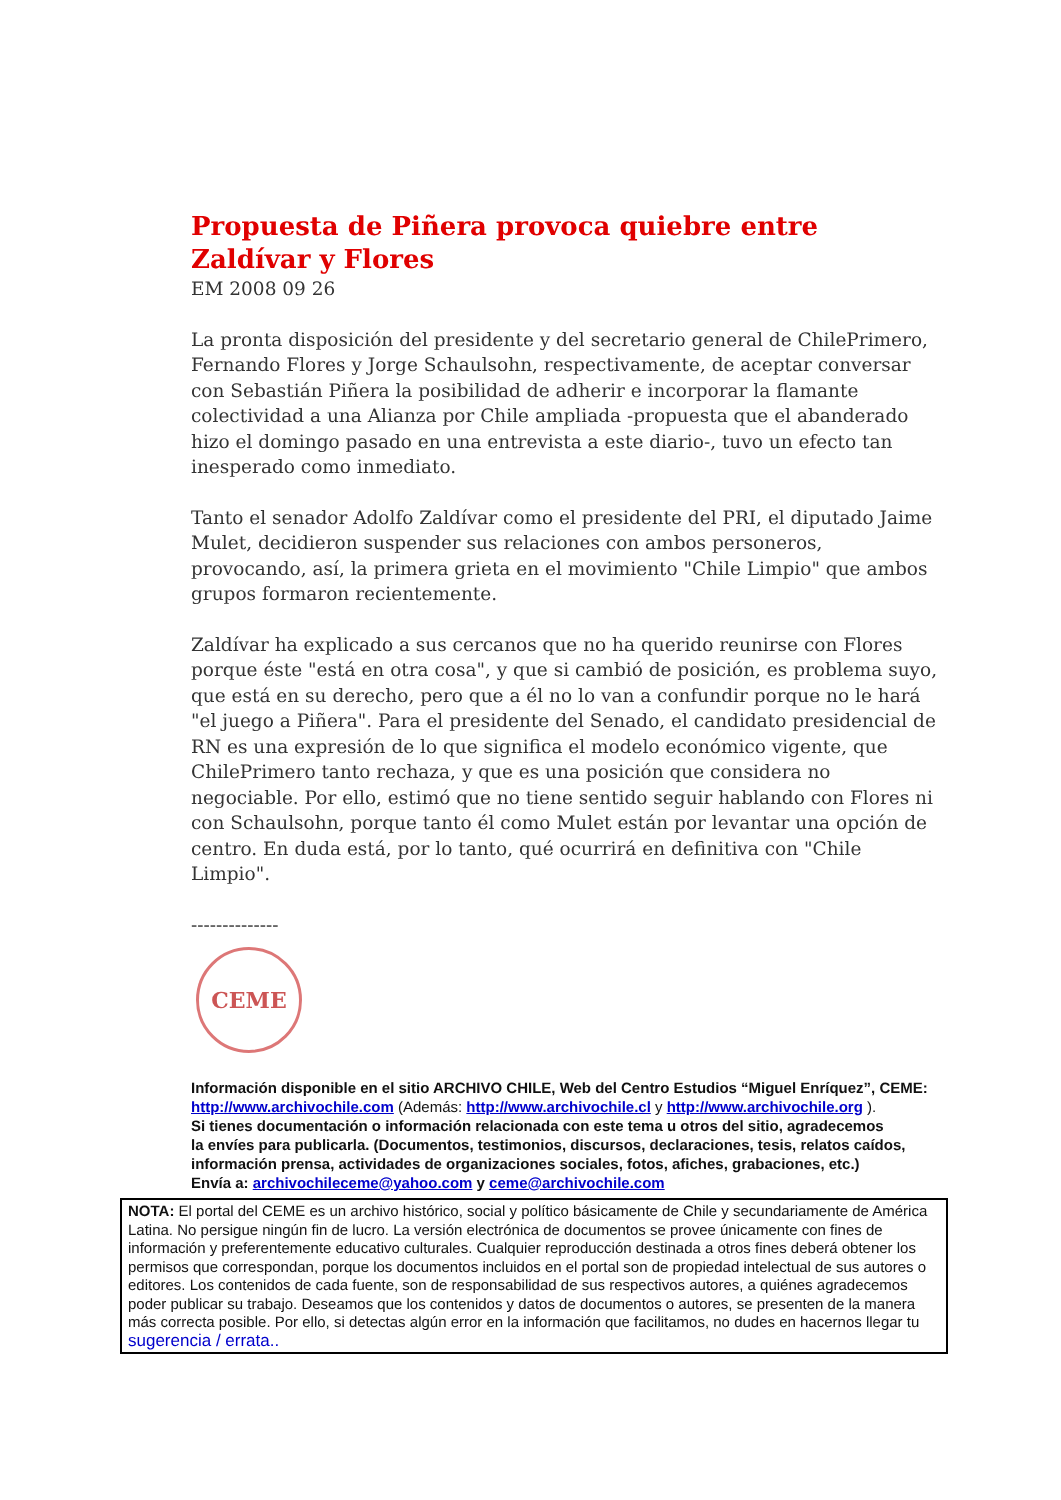Propuesta de Piñera provoca quiebre entre Zaldívar y Flores
EM 2008 09 26
La pronta disposición del presidente y del secretario general de ChilePrimero, Fernando Flores y Jorge Schaulsohn, respectivamente, de aceptar conversar con Sebastián Piñera la posibilidad de adherir e incorporar la flamante colectividad a una Alianza por Chile ampliada -propuesta que el abanderado hizo el domingo pasado en una entrevista a este diario-, tuvo un efecto tan inesperado como inmediato.
Tanto el senador Adolfo Zaldívar como el presidente del PRI, el diputado Jaime Mulet, decidieron suspender sus relaciones con ambos personeros, provocando, así, la primera grieta en el movimiento "Chile Limpio" que ambos grupos formaron recientemente.
Zaldívar ha explicado a sus cercanos que no ha querido reunirse con Flores porque éste "está en otra cosa", y que si cambió de posición, es problema suyo, que está en su derecho, pero que a él no lo van a confundir porque no le hará "el juego a Piñera". Para el presidente del Senado, el candidato presidencial de RN es una expresión de lo que significa el modelo económico vigente, que ChilePrimero tanto rechaza, y que es una posición que considera no negociable. Por ello, estimó que no tiene sentido seguir hablando con Flores ni con Schaulsohn, porque tanto él como Mulet están por levantar una opción de centro. En duda está, por lo tanto, qué ocurrirá en definitiva con "Chile Limpio".
--------------
CEME
Información disponible en el sitio ARCHIVO CHILE, Web del Centro Estudios “Miguel Enríquez”, CEME:
http://www.archivochile.com (Además: http://www.archivochile.cl y http://www.archivochile.org ).
Si tienes documentación o información relacionada con este tema u otros del sitio, agradecemos
la envíes para publicarla. (Documentos, testimonios, discursos, declaraciones, tesis, relatos caídos, información prensa, actividades de organizaciones sociales, fotos, afiches, grabaciones, etc.)
Envía a: archivochileceme@yahoo.com y ceme@archivochile.com
NOTA: El portal del CEME es un archivo histórico, social y político básicamente de Chile y secundariamente de América Latina. No persigue ningún fin de lucro. La versión electrónica de documentos se provee únicamente con fines de información y preferentemente educativo culturales. Cualquier reproducción destinada a otros fines deberá obtener los permisos que correspondan, porque los documentos incluidos en el portal son de propiedad intelectual de sus autores o editores. Los contenidos de cada fuente, son de responsabilidad de sus respectivos autores, a quiénes agradecemos poder publicar su trabajo. Deseamos que los contenidos y datos de documentos o autores, se presenten de la manera más correcta posible. Por ello, si detectas algún error en la información que facilitamos, no dudes en hacernos llegar tu sugerencia / errata..